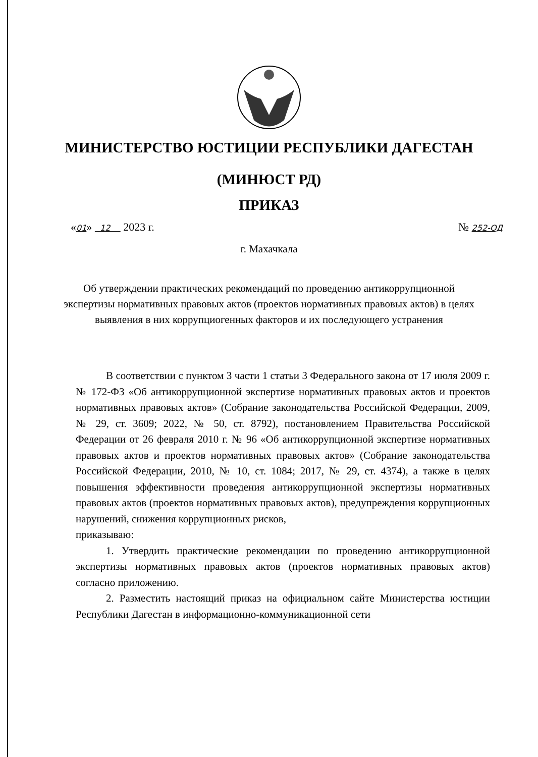МИНИСТЕРСТВО ЮСТИЦИИ РЕСПУБЛИКИ ДАГЕСТАН
(МИНЮСТ РД)
ПРИКАЗ
«01» 12 2023 г. № 252-ОД
г. Махачкала
Об утверждении практических рекомендаций по проведению антикоррупционной экспертизы нормативных правовых актов (проектов нормативных правовых актов) в целях выявления в них коррупциогенных факторов и их последующего устранения
В соответствии с пунктом 3 части 1 статьи 3 Федерального закона от 17 июля 2009 г. № 172-ФЗ «Об антикоррупционной экспертизе нормативных правовых актов и проектов нормативных правовых актов» (Собрание законодательства Российской Федерации, 2009, № 29, ст. 3609; 2022, № 50, ст. 8792), постановлением Правительства Российской Федерации от 26 февраля 2010 г. № 96 «Об антикоррупционной экспертизе нормативных правовых актов и проектов нормативных правовых актов» (Собрание законодательства Российской Федерации, 2010, № 10, ст. 1084; 2017, № 29, ст. 4374), а также в целях повышения эффективности проведения антикоррупционной экспертизы нормативных правовых актов (проектов нормативных правовых актов), предупреждения коррупционных нарушений, снижения коррупционных рисков,
приказываю:
1. Утвердить практические рекомендации по проведению антикоррупционной экспертизы нормативных правовых актов (проектов нормативных правовых актов) согласно приложению.
2. Разместить настоящий приказ на официальном сайте Министерства юстиции Республики Дагестан в информационно-коммуникационной сети